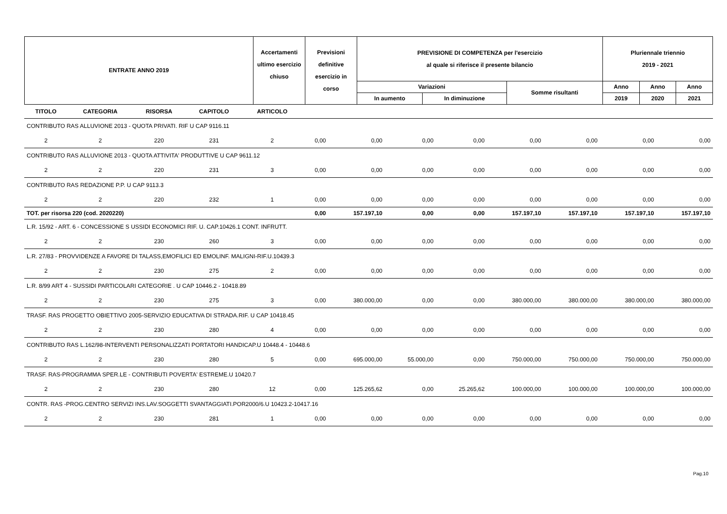| ENTRATE ANNO 2019 | Accertamenti ultimo esercizio chiuso | Previsioni definitive esercizio in corso | PREVISIONE DI COMPETENZA per l'esercizio al quale si riferisce il presente bilancio | | | Pluriennale triennio 2019 - 2021 | | |
| | | | Variazioni | | Somme risultanti | Anno | Anno | Anno |
| | | | In aumento | In diminuzione | | 2019 | 2020 | 2021 |
| TITOLO | CATEGORIA | RISORSA | CAPITOLO | ARTICOLO | | | | | | | | |
| CONTRIBUTO RAS ALLUVIONE 2013 - QUOTA PRIVATI. RIF U CAP 9116.11 | | | | | | | | | | | | |
| 2 | 2 | 220 | 231 | 2 | 0,00 | 0,00 | 0,00 | 0,00 | 0,00 | 0,00 | 0,00 | 0,00 |
| CONTRIBUTO RAS ALLUVIONE 2013 - QUOTA ATTIVITA' PRODUTTIVE U CAP 9611.12 | | | | | | | | | | | | |
| 2 | 2 | 220 | 231 | 3 | 0,00 | 0,00 | 0,00 | 0,00 | 0,00 | 0,00 | 0,00 | 0,00 |
| CONTRIBUTO RAS REDAZIONE P.P. U CAP 9113.3 | | | | | | | | | | | | |
| 2 | 2 | 220 | 232 | 1 | 0,00 | 0,00 | 0,00 | 0,00 | 0,00 | 0,00 | 0,00 | 0,00 |
| TOT. per risorsa 220 (cod. 2020220) | | | | | 0,00 | 157.197,10 | 0,00 | 0,00 | 157.197,10 | 157.197,10 | 157.197,10 | 157.197,10 |
| L.R. 15/92 - ART. 6 - CONCESSIONE S USSIDI ECONOMICI RIF. U. CAP.10426.1 CONT. INFRUTT. | | | | | | | | | | | | |
| 2 | 2 | 230 | 260 | 3 | 0,00 | 0,00 | 0,00 | 0,00 | 0,00 | 0,00 | 0,00 | 0,00 |
| L.R. 27/83 - PROVVIDENZE A FAVORE DI TALASS,EMOFILICI ED EMOLINF. MALIGNI-RIF.U.10439.3 | | | | | | | | | | | | |
| 2 | 2 | 230 | 275 | 2 | 0,00 | 0,00 | 0,00 | 0,00 | 0,00 | 0,00 | 0,00 | 0,00 |
| L.R. 8/99 ART 4 - SUSSIDI PARTICOLARI CATEGORIE . U CAP 10446.2 - 10418.89 | | | | | | | | | | | | |
| 2 | 2 | 230 | 275 | 3 | 0,00 | 380.000,00 | 0,00 | 0,00 | 380.000,00 | 380.000,00 | 380.000,00 | 380.000,00 |
| TRASF. RAS PROGETTO OBIETTIVO 2005-SERVIZIO EDUCATIVA DI STRADA.RIF. U CAP 10418.45 | | | | | | | | | | | | |
| 2 | 2 | 230 | 280 | 4 | 0,00 | 0,00 | 0,00 | 0,00 | 0,00 | 0,00 | 0,00 | 0,00 |
| CONTRIBUTO RAS L.162/98-INTERVENTI PERSONALIZZATI PORTATORI HANDICAP.U 10448.4 - 10448.6 | | | | | | | | | | | | |
| 2 | 2 | 230 | 280 | 5 | 0,00 | 695.000,00 | 55.000,00 | 0,00 | 750.000,00 | 750.000,00 | 750.000,00 | 750.000,00 |
| TRASF. RAS-PROGRAMMA SPER.LE - CONTRIBUTI POVERTA' ESTREME.U 10420.7 | | | | | | | | | | | | |
| 2 | 2 | 230 | 280 | 12 | 0,00 | 125.265,62 | 0,00 | 25.265,62 | 100.000,00 | 100.000,00 | 100.000,00 | 100.000,00 |
| CONTR. RAS -PROG.CENTRO SERVIZI INS.LAV.SOGGETTI SVANTAGGIATI.POR2000/6.U 10423.2-10417.16 | | | | | | | | | | | | |
| 2 | 2 | 230 | 281 | 1 | 0,00 | 0,00 | 0,00 | 0,00 | 0,00 | 0,00 | 0,00 | 0,00 |
Pag.10